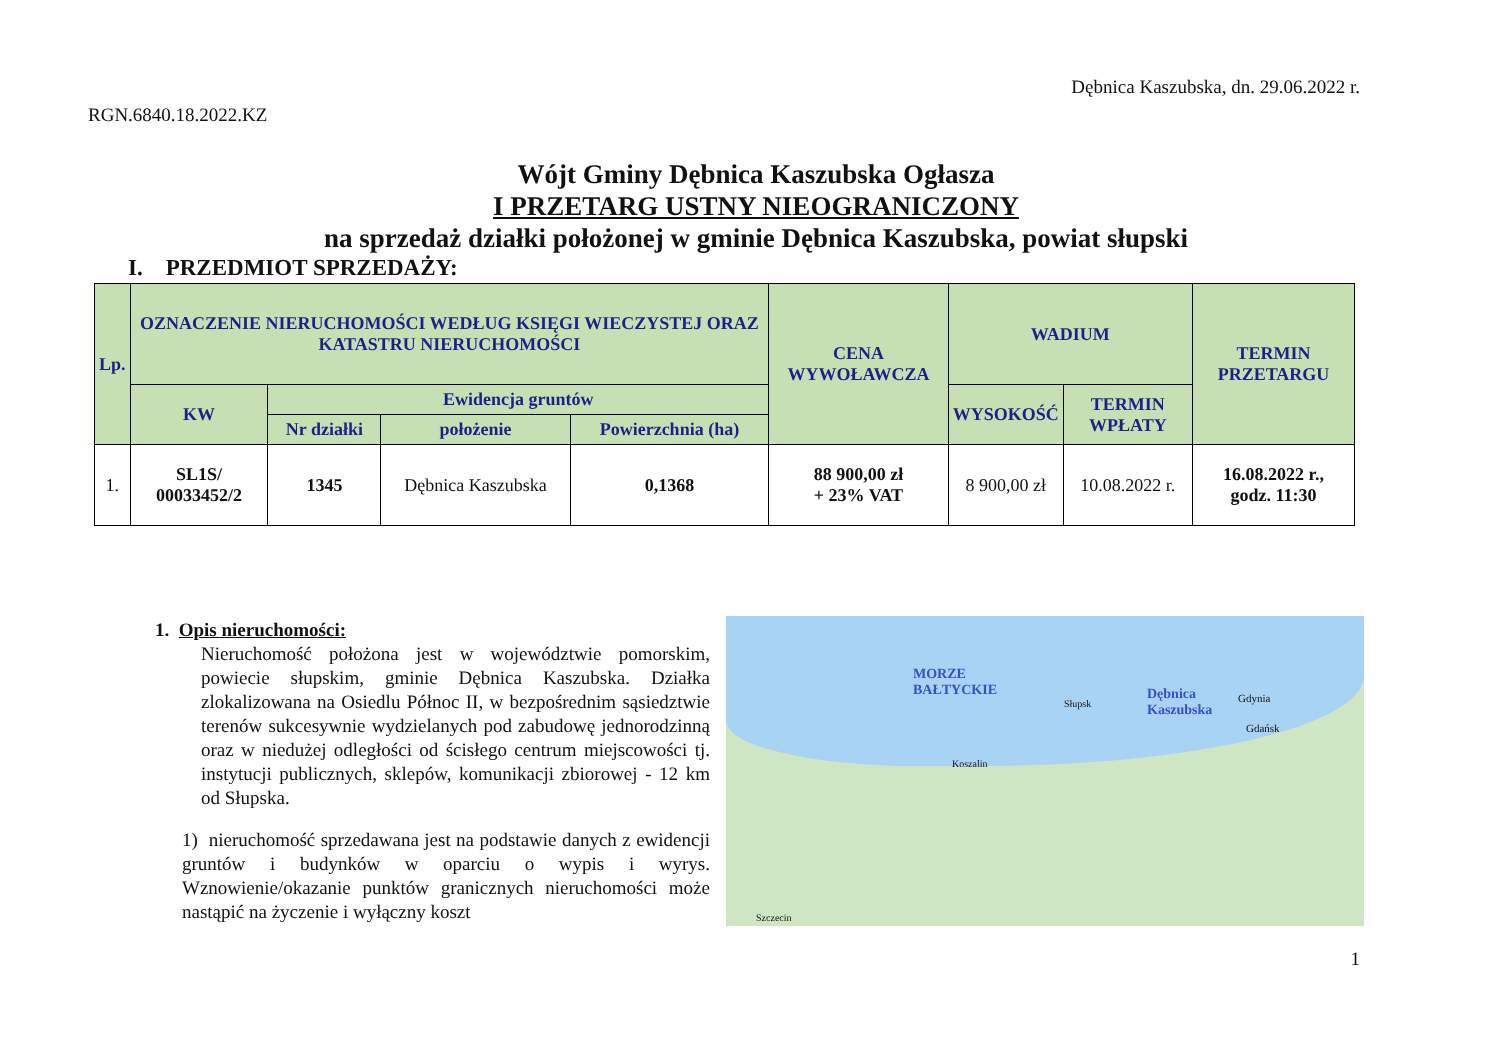Dębnica Kaszubska, dn. 29.06.2022 r.
RGN.6840.18.2022.KZ
Wójt Gminy Dębnica Kaszubska Ogłasza
I PRZETARG USTNY NIEOGRANICZONY
na sprzedaż działki położonej w gminie Dębnica Kaszubska, powiat słupski
I. PRZEDMIOT SPRZEDAŻY:
| Lp. | OZNACZENIE NIERUCHOMOŚCI WEDŁUG KSIĘGI WIECZYSTEJ ORAZ KATASTRU NIERUCHOMOŚCI | | | | CENA WYWOŁAWCZA | WADIUM | | TERMIN PRZETARGU |
| --- | --- | --- | --- | --- | --- | --- | --- | --- |
| | KW | Ewidencja gruntów | | | | WYSOKOŚĆ | TERMIN WPŁATY | |
| | | Nr działki | położenie | Powierzchnia (ha) | | | | |
| 1. | SL1S/ 00033452/2 | 1345 | Dębnica Kaszubska | 0,1368 | 88 900,00 zł + 23% VAT | 8 900,00 zł | 10.08.2022 r. | 16.08.2022 r., godz. 11:30 |
1. Opis nieruchomości:
Nieruchomość położona jest w województwie pomorskim, powiecie słupskim, gminie Dębnica Kaszubska. Działka zlokalizowana na Osiedlu Północ II, w bezpośrednim sąsiedztwie terenów sukcesywnie wydzielanych pod zabudowę jednorodzinną oraz w niedużej odległości od ścisłego centrum miejscowości tj. instytucji publicznych, sklepów, komunikacji zbiorowej - 12 km od Słupska.
1) nieruchomość sprzedawana jest na podstawie danych z ewidencji gruntów i budynków w oparciu o wypis i wyrys. Wznowienie/okazanie punktów granicznych nieruchomości może nastąpić na życzenie i wyłączny koszt
MORZE
BAŁTYCKIE
Dębnica
Kaszubska
Gdynia
Gdańsk
Słupsk
Koszalin
Szczecin
1